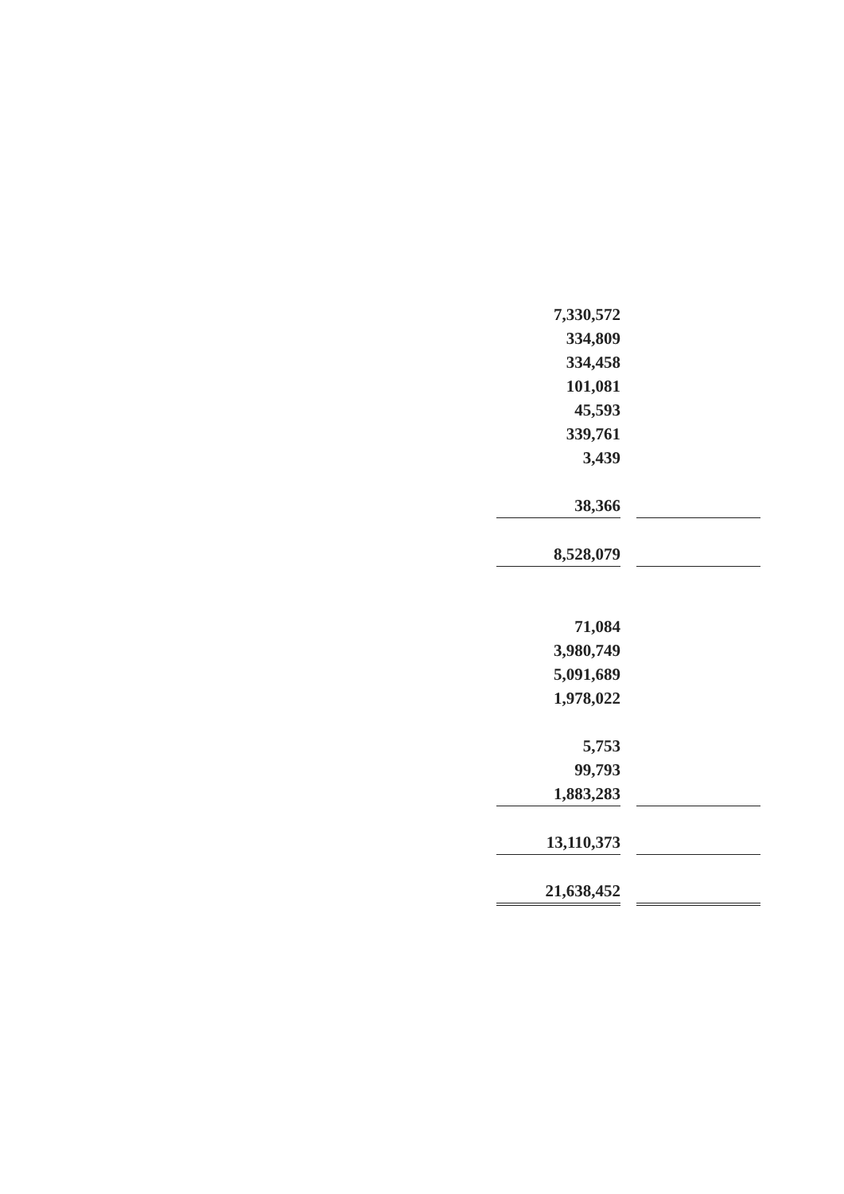| 7,330,572 | | |
| 334,809 | | |
| 334,458 | | |
| 101,081 | | |
| 45,593 | | |
| 339,761 | | |
| 3,439 | | |
| 38,366 | | |
| 8,528,079 | | |
| 71,084 | | |
| 3,980,749 | | |
| 5,091,689 | | |
| 1,978,022 | | |
| 5,753 | | |
| 99,793 | | |
| 1,883,283 | | |
| 13,110,373 | | |
| 21,638,452 | | |